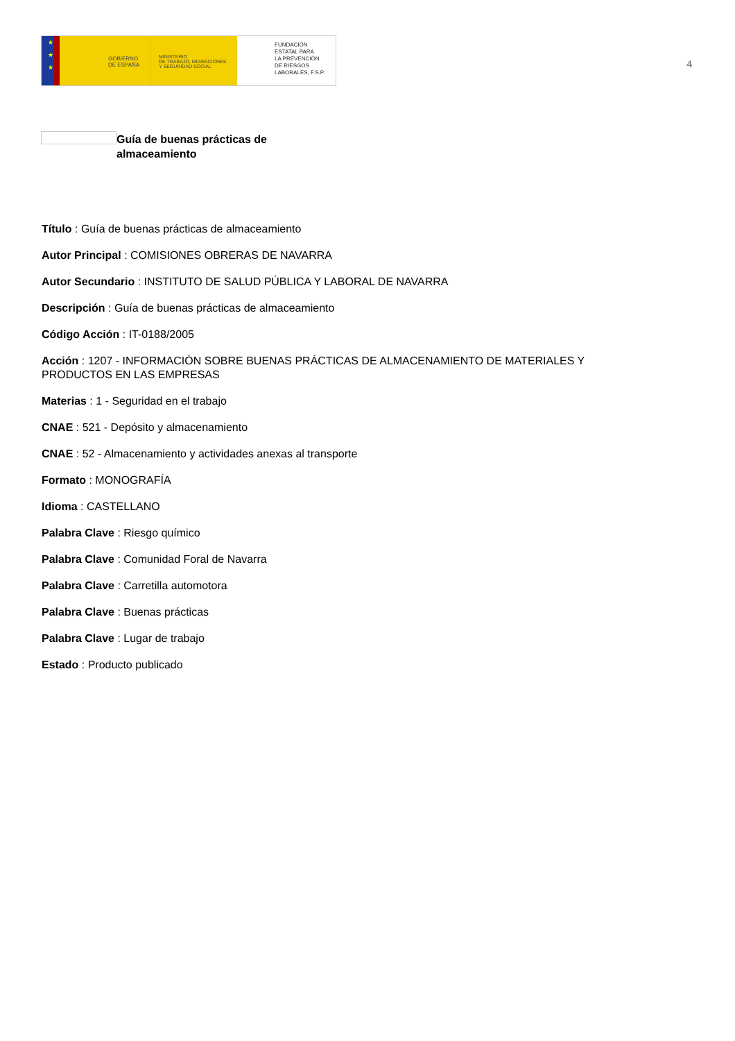★
★
★
GOBIERNO
DE ESPAÑA
MINISTERIO
DE TRABAJO, MIGRACIONES
Y SEGURIDAD SOCIAL
FUNDACIÓN
ESTATAL PARA
LA PREVENCIÓN
DE RIESGOS
LABORALES, F.S.P.
4
Guía de buenas prácticas de
almaceamiento
Título : Guía de buenas prácticas de almaceamiento
Autor Principal : COMISIONES OBRERAS DE NAVARRA
Autor Secundario : INSTITUTO DE SALUD PÚBLICA Y LABORAL DE NAVARRA
Descripción : Guía de buenas prácticas de almaceamiento
Código Acción : IT-0188/2005
Acción : 1207 - INFORMACIÓN SOBRE BUENAS PRÁCTICAS DE ALMACENAMIENTO DE MATERIALES Y PRODUCTOS EN LAS EMPRESAS
Materias : 1 - Seguridad en el trabajo
CNAE : 521 - Depósito y almacenamiento
CNAE : 52 - Almacenamiento y actividades anexas al transporte
Formato : MONOGRAFÍA
Idioma : CASTELLANO
Palabra Clave : Riesgo químico
Palabra Clave : Comunidad Foral de Navarra
Palabra Clave : Carretilla automotora
Palabra Clave : Buenas prácticas
Palabra Clave : Lugar de trabajo
Estado : Producto publicado